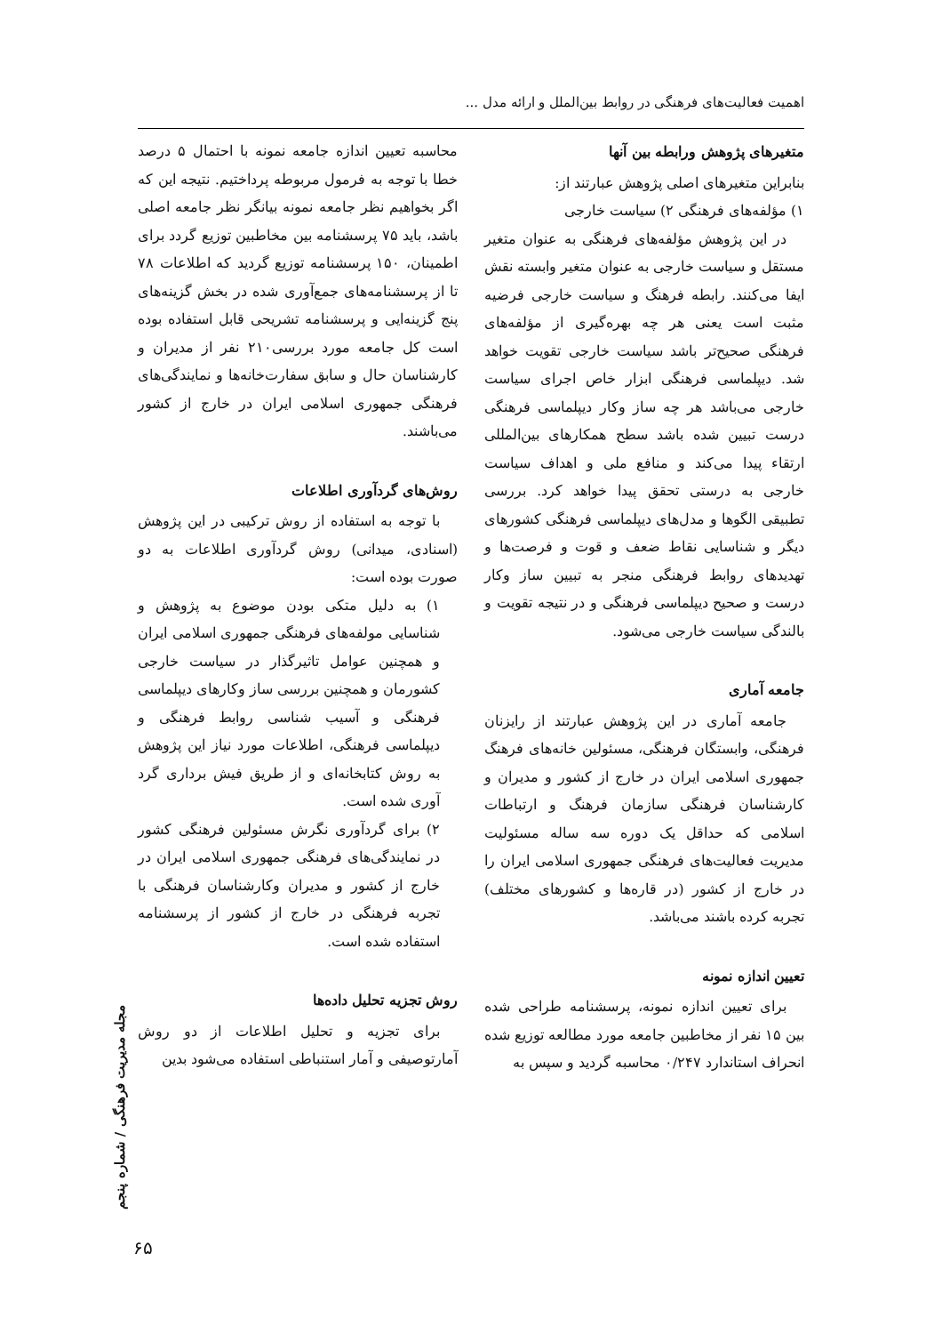اهمیت فعالیت‌های فرهنگی در روابط بین‌الملل و ارائه مدل ...
متغیرهای پژوهش ورابطه بین آنها
بنابراین متغیرهای اصلی پژوهش عبارتند از:
۱) مؤلفه‌های فرهنگی ۲) سیاست خارجی
در این پژوهش مؤلفه‌های فرهنگی به عنوان متغیر مستقل و سیاست خارجی به عنوان متغیر وابسته نقش ایفا می‌کنند. رابطه فرهنگ و سیاست خارجی فرضیه مثبت است یعنی هر چه بهره‌گیری از مؤلفه‌های فرهنگی صحیح‌تر باشد سیاست خارجی تقویت خواهد شد. دیپلماسی فرهنگی ابزار خاص اجرای سیاست خارجی می‌باشد هر چه ساز وکار دیپلماسی فرهنگی درست تبیین شده باشد سطح همکارهای بین‌المللی ارتقاء پیدا می‌کند و منافع ملی و اهداف سیاست خارجی به درستی تحقق پیدا خواهد کرد. بررسی تطبیقی الگوها و مدل‌های دیپلماسی فرهنگی کشورهای دیگر و شناسایی نقاط ضعف و قوت و فرصت‌ها و تهدیدهای روابط فرهنگی منجر به تبیین ساز وکار درست و صحیح دیپلماسی فرهنگی و در نتیجه تقویت و بالندگی سیاست خارجی می‌شود.
جامعه آماری
جامعه آماری در این پژوهش عبارتند از رایزنان فرهنگی، وابستگان فرهنگی، مسئولین خانه‌های فرهنگ جمهوری اسلامی ایران در خارج از کشور و مدیران و کارشناسان فرهنگی سازمان فرهنگ و ارتباطات اسلامی که حداقل یک دوره سه ساله مسئولیت مدیریت فعالیت‌های فرهنگی جمهوری اسلامی ایران را در خارج از کشور (در قاره‌ها و کشورهای مختلف) تجربه کرده باشند می‌باشد.
تعیین اندازه نمونه
برای تعیین اندازه نمونه، پرسشنامه طراحی شده بین ۱۵ نفر از مخاطبین جامعه مورد مطالعه توزیع شده انحراف استاندارد ۰/۲۴۷ محاسبه گردید و سپس به
محاسبه تعیین اندازه جامعه نمونه با احتمال ۵ درصد خطا با توجه به فرمول مربوطه پرداختیم. نتیجه این که اگر بخواهیم نظر جامعه نمونه بیانگر نظر جامعه اصلی باشد، باید ۷۵ پرسشنامه بین مخاطبین توزیع گردد برای اطمینان، ۱۵۰ پرسشنامه توزیع گردید که اطلاعات ۷۸ تا از پرسشنامه‌های جمع‌آوری شده در بخش گزینه‌های پنج گزینه‌ایی و پرسشنامه تشریحی قابل استفاده بوده است کل جامعه مورد بررسی۲۱۰ نفر از مدیران و کارشناسان حال و سابق سفارت‌خانه‌ها و نمایندگی‌های فرهنگی جمهوری اسلامی ایران در خارج از کشور می‌باشند.
روش‌های گردآوری اطلاعات
با توجه به استفاده از روش ترکیبی در این پژوهش (اسنادی، میدانی) روش گردآوری اطلاعات به دو صورت بوده است:
۱) به دلیل متکی بودن موضوع به پژوهش و شناسایی مولفه‌های فرهنگی جمهوری اسلامی ایران و همچنین عوامل تاثیرگذار در سیاست خارجی کشورمان و همچنین بررسی ساز وکارهای دیپلماسی فرهنگی و آسیب شناسی روابط فرهنگی و دیپلماسی فرهنگی، اطلاعات مورد نیاز این پژوهش به روش کتابخانه‌ای و از طریق فیش برداری گرد آوری شده است.
۲) برای گردآوری نگرش مسئولین فرهنگی کشور در نمایندگی‌های فرهنگی جمهوری اسلامی ایران در خارج از کشور و مدیران وکارشناسان فرهنگی با تجربه فرهنگی در خارج از کشور از پرسشنامه استفاده شده است.
روش تجزیه تحلیل داده‌ها
برای تجزیه و تحلیل اطلاعات از دو روش آمارتوصیفی و آمار استنباطی استفاده می‌شود بدین
مجله مدیریت فرهنگی / شماره پنجم
۶۵